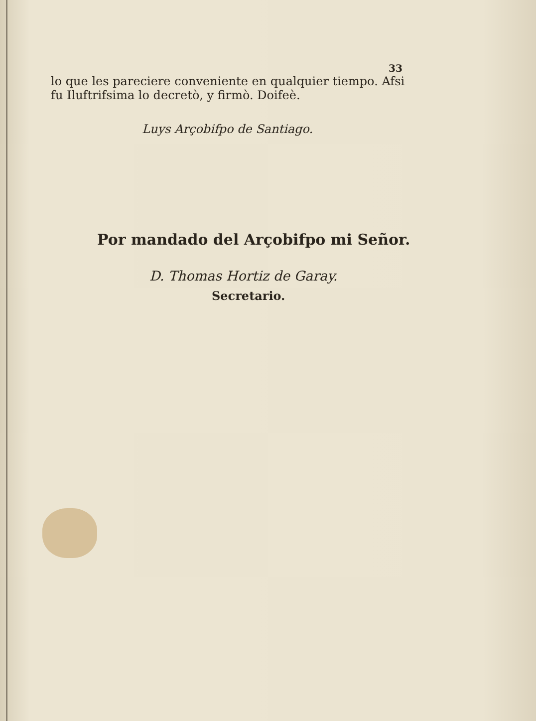33
lo que les pareciere conveniente en qualquier tiempo. Afsi
fu Iluftrifsima lo decretò, y firmò. Doifeè.
Luys Arçobifpo de Santiago.
Por mandado del Arçobifpo mi Señor.
D. Thomas Hortiz de Garay.
Secretario.